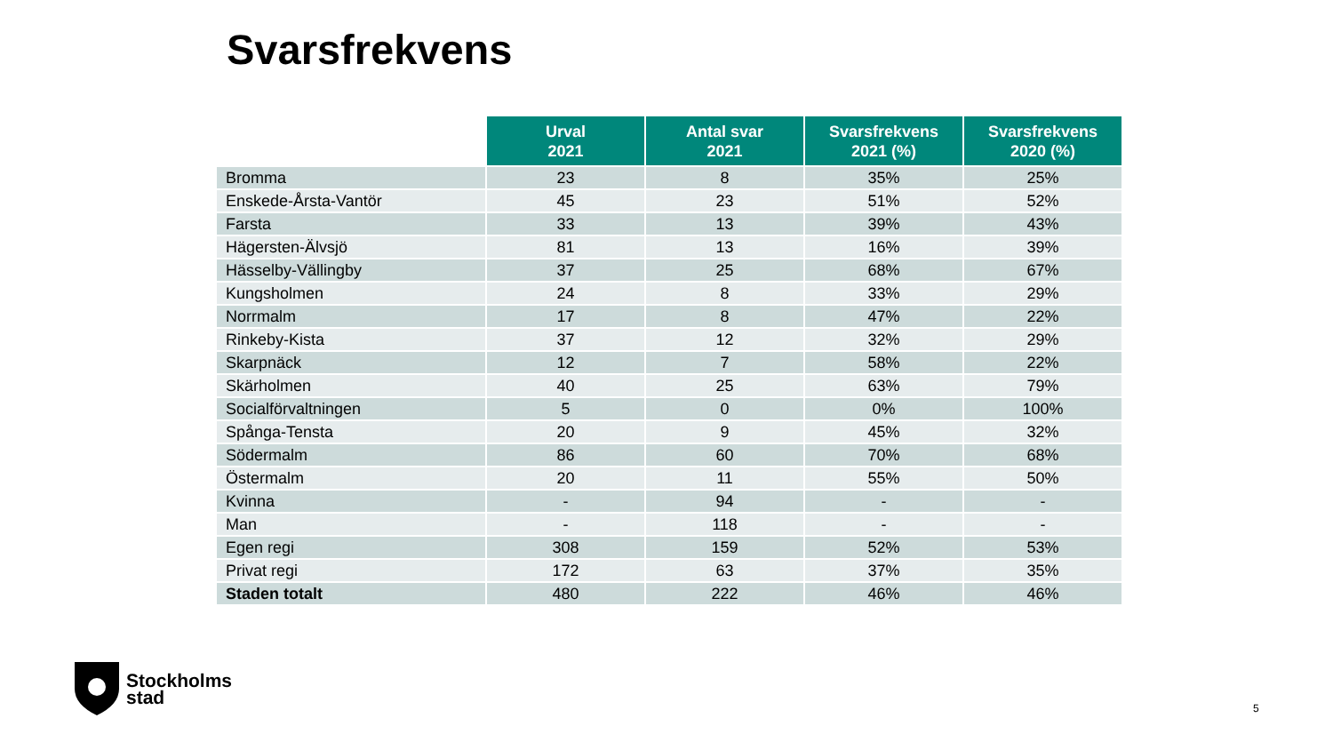Svarsfrekvens
| | Urval 2021 | Antal svar 2021 | Svarsfrekvens 2021 (%) | Svarsfrekvens 2020 (%) |
| --- | --- | --- | --- | --- |
| Bromma | 23 | 8 | 35% | 25% |
| Enskede-Årsta-Vantör | 45 | 23 | 51% | 52% |
| Farsta | 33 | 13 | 39% | 43% |
| Hägersten-Älvsjö | 81 | 13 | 16% | 39% |
| Hässelby-Vällingby | 37 | 25 | 68% | 67% |
| Kungsholmen | 24 | 8 | 33% | 29% |
| Norrmalm | 17 | 8 | 47% | 22% |
| Rinkeby-Kista | 37 | 12 | 32% | 29% |
| Skarpnäck | 12 | 7 | 58% | 22% |
| Skärholmen | 40 | 25 | 63% | 79% |
| Socialförvaltningen | 5 | 0 | 0% | 100% |
| Spånga-Tensta | 20 | 9 | 45% | 32% |
| Södermalm | 86 | 60 | 70% | 68% |
| Östermalm | 20 | 11 | 55% | 50% |
| Kvinna | - | 94 | - | - |
| Man | - | 118 | - | - |
| Egen regi | 308 | 159 | 52% | 53% |
| Privat regi | 172 | 63 | 37% | 35% |
| Staden totalt | 480 | 222 | 46% | 46% |
Stockholms
stad
5